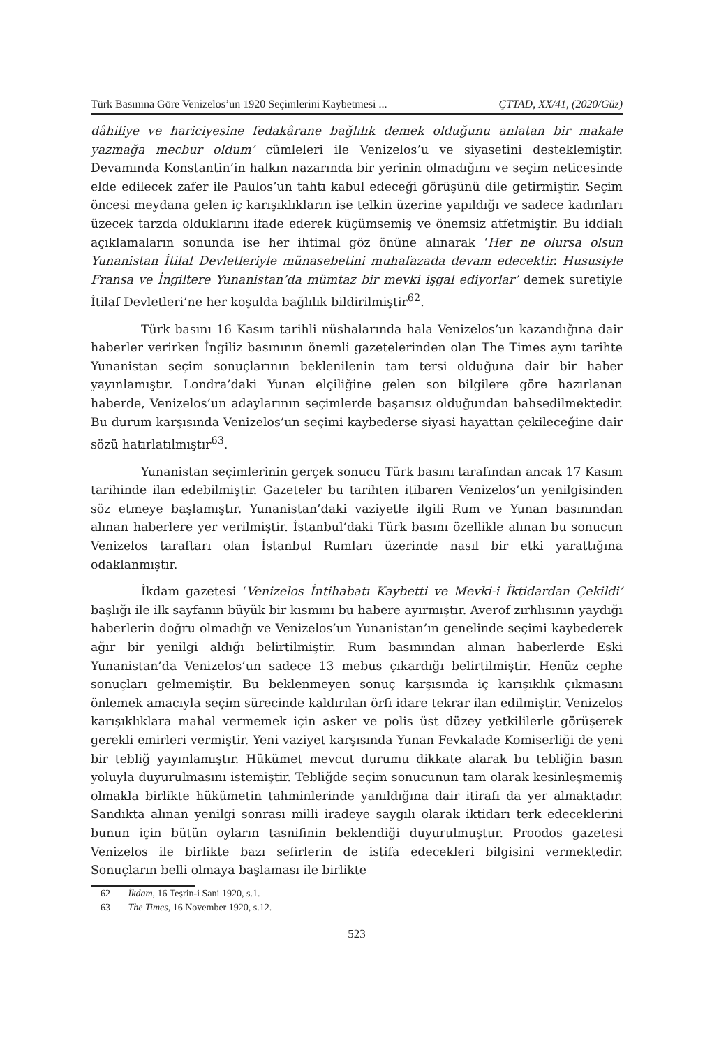Türk Basınına Göre Venizelos’un 1920 Seçimlerini Kaybetmesi ... ÇTTAD, XX/41, (2020/Güz)
dâhiliye ve hariciyesine fedakârane bağlılık demek olduğunu anlatan bir makale yazmağa mecbur oldum’ cümleleri ile Venizelos’u ve siyasetini desteklemiştir. Devamında Konstantin’in halkın nazarında bir yerinin olmadığını ve seçim neticesinde elde edilecek zafer ile Paulos’un tahtı kabul edeceği görüşünü dile getirmiştir. Seçim öncesi meydana gelen iç karışıklıkların ise telkin üzerine yapıldığı ve sadece kadınları üzecek tarzda olduklarını ifade ederek küçümsemiş ve önemsiz atfetmiştir. Bu iddialı açıklamaların sonunda ise her ihtimal göz önüne alınarak ‘Her ne olursa olsun Yunanistan İtilaf Devletleriyle münasebetini muhafazada devam edecektir. Hususiyle Fransa ve İngiltere Yunanistan’da mümtaz bir mevki işgal ediyorlar’ demek suretiyle İtilaf Devletleri’ne her koşulda bağlılık bildirilmiştir<sup>62</sup>.
Türk basını 16 Kasım tarihli nüshalarında hala Venizelos’un kazandığına dair haberler verirken İngiliz basınının önemli gazetelerinden olan The Times aynı tarihte Yunanistan seçim sonuçlarının beklenilenin tam tersi olduğuna dair bir haber yayınlamıştır. Londra’daki Yunan elçiliğine gelen son bilgilere göre hazırlanan haberde, Venizelos’un adaylarının seçimlerde başarısız olduğundan bahsedilmektedir. Bu durum karşısında Venizelos’un seçimi kaybederse siyasi hayattan çekileceğine dair sözü hatırlatılmıştır<sup>63</sup>.
Yunanistan seçimlerinin gerçek sonucu Türk basını tarafından ancak 17 Kasım tarihinde ilan edebilmiştir. Gazeteler bu tarihten itibaren Venizelos’un yenilgisinden söz etmeye başlamıştır. Yunanistan’daki vaziyetle ilgili Rum ve Yunan basınından alınan haberlere yer verilmiştir. İstanbul’daki Türk basını özellikle alınan bu sonucun Venizelos taraftarı olan İstanbul Rumları üzerinde nasıl bir etki yarattığına odaklanmıştır.
İkdam gazetesi ‘Venizelos İntihabatı Kaybetti ve Mevki-i İktidardan Çekildi’ başlığı ile ilk sayfanın büyük bir kısmını bu habere ayırmıştır. Averof zırhlısının yaydığı haberlerin doğru olmadığı ve Venizelos’un Yunanistan’ın genelinde seçimi kaybederek ağır bir yenilgi aldığı belirtilmiştir. Rum basınından alınan haberlerde Eski Yunanistan’da Venizelos’un sadece 13 mebus çıkardığı belirtilmiştir. Henüz cephe sonuçları gelmemiştir. Bu beklenmeyen sonuç karşısında iç karışıklık çıkmasını önlemek amacıyla seçim sürecinde kaldırılan örfi idare tekrar ilan edilmiştir. Venizelos karışıklıklara mahal vermemek için asker ve polis üst düzey yetkililerle görüşerek gerekli emirleri vermiştir. Yeni vaziyet karşısında Yunan Fevkalade Komiserliği de yeni bir tebliğ yayınlamıştır. Hükümet mevcut durumu dikkate alarak bu tebliğin basın yoluyla duyurulmasını istemiştir. Tebliğde seçim sonucunun tam olarak kesinleşmemiş olmakla birlikte hükümetin tahminlerinde yanıldığına dair itirafı da yer almaktadır. Sandıkta alınan yenilgi sonrası milli iradeye saygılı olarak iktidarı terk edeceklerini bunun için bütün oyların tasnifinin beklendiği duyurulmuştur. Proodos gazetesi Venizelos ile birlikte bazı sefirlerin de istifa edecekleri bilgisini vermektedir. Sonuçların belli olmaya başlaması ile birlikte
62 İkdam, 16 Teşrin-i Sani 1920, s.1.
63 The Times, 16 November 1920, s.12.
523